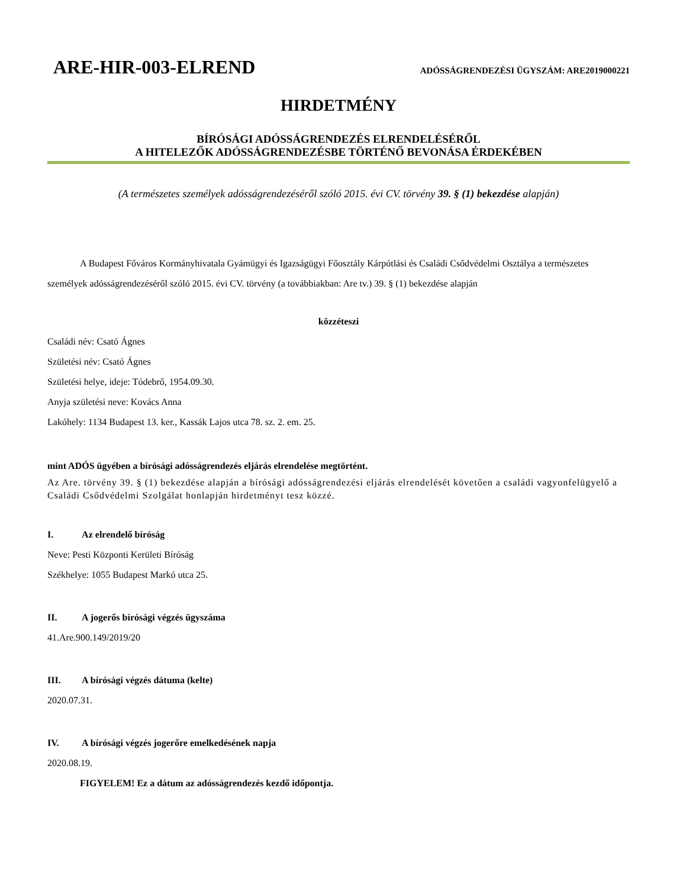ARE-HIR-003-ELREND ADÓSSÁGRENDEZÉSI ÜGYSZÁM: ARE2019000221
HIRDETMÉNY
BÍRÓSÁGI ADÓSSÁGRENDEZÉS ELRENDELÉSÉRŐL
A HITELEZŐK ADÓSSÁGRENDEZÉSBE TÖRTÉNŐ BEVONÁSA ÉRDEKÉBEN
(A természetes személyek adósságrendezéséről szóló 2015. évi CV. törvény 39. § (1) bekezdése alapján)
A Budapest Főváros Kormányhivatala Gyámügyi és Igazságügyi Főosztály Kárpótlási és Családi Csődvédelmi Osztálya a természetes személyek adósságrendezéséről szóló 2015. évi CV. törvény (a továbbiakban: Are tv.) 39. § (1) bekezdése alapján
közzéteszi
Családi név: Csató Ágnes
Születési név: Csató Ágnes
Születési helye, ideje: Tódebrő, 1954.09.30.
Anyja születési neve: Kovács Anna
Lakóhely: 1134 Budapest 13. ker., Kassák Lajos utca 78. sz. 2. em. 25.
mint ADÓS ügyében a bírósági adósságrendezés eljárás elrendelése megtörtént.
Az Are. törvény 39. § (1) bekezdése alapján a bírósági adósságrendezési eljárás elrendelését követően a családi vagyonfelügyelő a Családi Csődvédelmi Szolgálat honlapján hirdetményt tesz közzé.
I. Az elrendelő bíróság
Neve: Pesti Központi Kerületi Bíróság
Székhelye: 1055 Budapest Markó utca 25.
II. A jogerős bírósági végzés ügyszáma
41.Are.900.149/2019/20
III. A bírósági végzés dátuma (kelte)
2020.07.31.
IV. A bírósági végzés jogerőre emelkedésének napja
2020.08.19.
FIGYELEM! Ez a dátum az adósságrendezés kezdő időpontja.